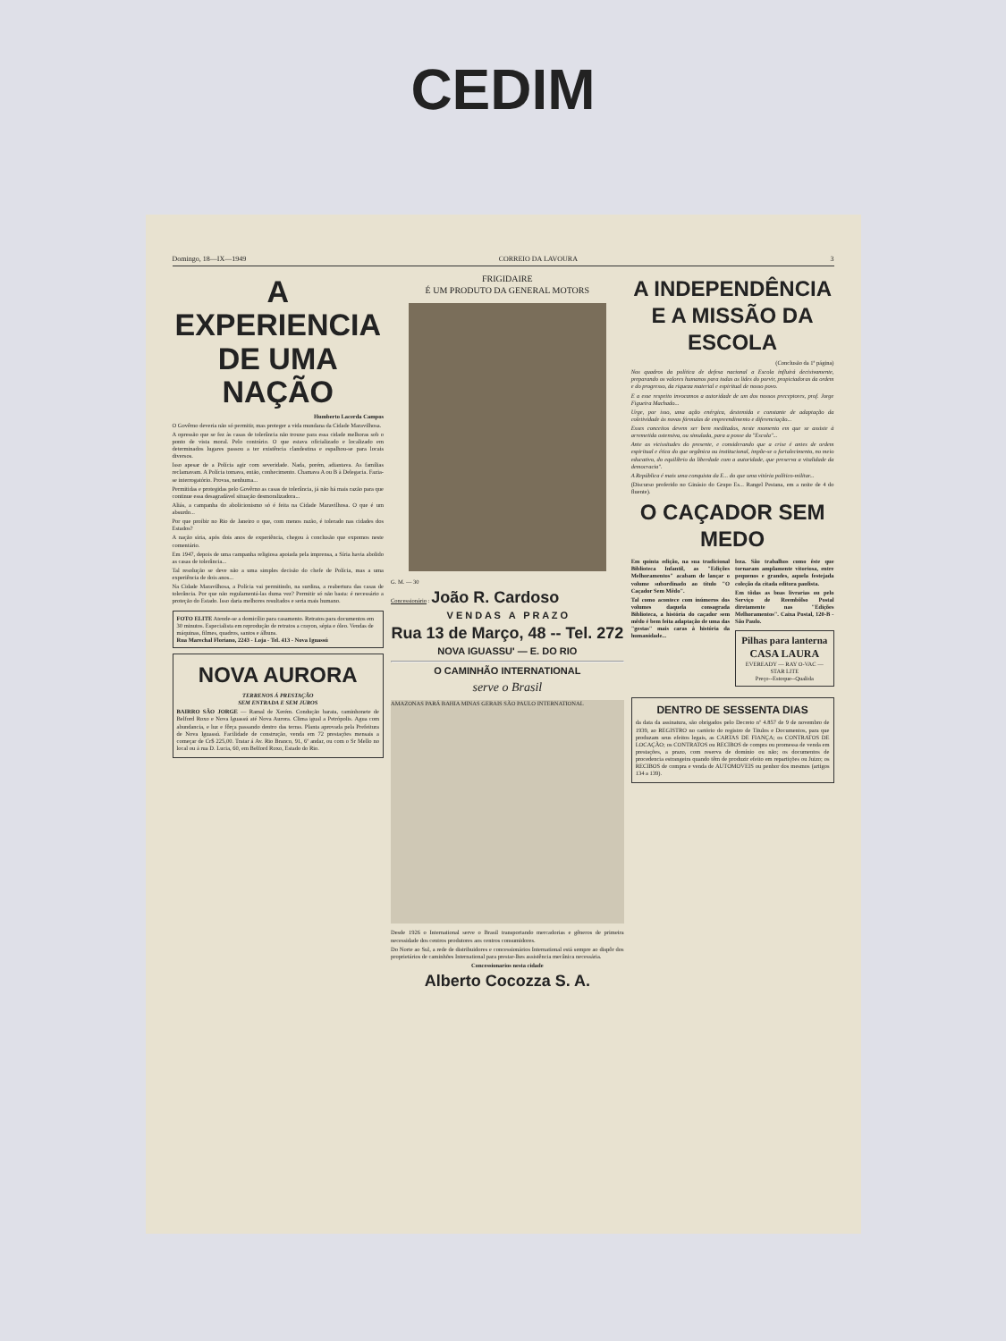CEDIM
Domingo, 18—IX—1949 CORREIO DA LAVOURA 3
A EXPERIENCIA DE UMA NAÇÃO
Humberto Lacerda Campos
O Govêrno deveria não só permitir, mas proteger a vida mundana da Cidade Maravilhosa.
A opressão que se fez às casas de tolerância não trouxe para essa cidade melhoras sob o ponto de vista moral. Pelo contrário. O que estava oficializado e localizado em determinados lugares passou a ter existência clandestina e espalhou-se para locais diversos.
Isso apesar de a Polícia agir com severidade. Nada, porém, adiantava. As famílias reclamavam. A Polícia tomava, então, conhecimento. Chamava A ou B à Delegacia. Fazia-se interrogatório. Provas, nenhuma...
Permitidas e protegidas pelo Govêrno as casas de tolerância, já não há mais razão para que continue essa desagradável situação desmoralizadora...
Aliás, a campanha do abolicionismo só é feita na Cidade Maravilhosa. O que é um absurdo...
Por que proibir no Rio de Janeiro o que, com menos razão, é tolerado nas cidades dos Estados?
A nação síria, após dois anos de experiência, chegou à conclusão que expomos neste comentário.
Em 1947, depois de uma campanha religiosa apoiada pela imprensa, a Síria havia abolido as casas de tolerância...
Tal resolução se deve não a uma simples decisão do chefe de Polícia, mas a uma experiência de dois anos...
Na Cidade Maravilhosa, a Polícia vai permitindo, na surdina, a reabertura das casas de tolerância. Por que não regulamentá-las duma vez? Permitir só não basta: é necessário a proteção do Estado. Isso daria melhores resultados e seria mais humano.
FOTO ELITE Atende-se a domicílio para casamento. Retratos para documentos em 30 minutos. Especialista em reprodução de retratos a crayon, sépia e óleo. Vendas de máquinas, filmes, quadros, santos e álbuns.
Rua Marechal Floriano, 2243 - Loja - Tel. 413 - Nova Iguassú
NOVA AURORA
TERRENOS Á PRESTAÇÃO
SEM ENTRADA E SEM JUROS
BAIRRO SÃO JORGE — Ramal de Xerém. Condução barata, caminhonete de Belford Roxo e Nova Iguassú até Nova Aurora. Clima igual a Petrópolis. Agua com abundancia, e luz e fôrça passando dentro das terras. Planta aprovada pela Prefeitura de Nova Iguassú. Facilidade de construção, venda em 72 prestações mensais a começar de Cr$ 225,00. Tratar á Av. Rio Branco, 91, 6º andar, ou com o Sr Mello no local ou á rua D. Lucia, 60, em Belford Roxo, Estado do Rio.
FRIGIDAIRE
É UM PRODUTO DA GENERAL MOTORS
G. M. — 30
Concessionário : João R. Cardoso
V E N D A S A P R A Z O
Rua 13 de Março, 48 -- Tel. 272
NOVA IGUASSU' — E. DO RIO
O CAMINHÃO INTERNATIONAL
serve o Brasil
AMAZONAS PARÁ BAHIA MINAS GERAIS SÃO PAULO INTERNATIONAL
Desde 1926 o International serve o Brasil transportando mercadorias e gêneros de primeira necessidade dos centros produtores aos centros consumidores.
Do Norte ao Sul, a rede de distribuidores e concessionários International está sempre ao dispôr dos proprietários de caminhões International para prestar-lhes assistência mecânica necessária.
Concessionarios nesta cidade
Alberto Cocozza S. A.
A INDEPENDÊNCIA E A MISSÃO DA ESCOLA
(Conclusão da 1ª página)
Nos quadros da política de defesa nacional a Escola influirá decisivamente, preparando os valores humanos para todas as lides do porvir, propiciadoras da ordem e do progresso, da riqueza material e espiritual de nosso povo.
E a esse respeito invocamos a autoridade de um dos nossos preceptores, prof. Jorge Figueira Machado...
Urge, por isso, uma ação enérgica, destemida e constante de adaptação da coletividade às novas fórmulas de empreendimento e diferenciação...
Esses conceitos devem ser bem meditados, neste momento em que se assiste à arremetida ostensiva, ou simulada, para a posse da "Escola"...
Ante as vicissitudes do presente, e considerando que a crise é antes de ordem espiritual e ética do que orgânica ou institucional, impõe-se o fortalecimento, no meio educativo, do equilíbrio da liberdade com a autoridade, que preserva a vitalidade da democracia".
A República é mais uma conquista da E... do que uma vitória político-militar...
(Discurso proferido no Ginásio do Grupo Es... Rangel Pestana, em a noite de 4 do fluente).
O CAÇADOR SEM MEDO
Em quinta edição, na sua tradicional Biblioteca Infantil, as "Edições Melhoramentos" acabam de lançar o volume subordinado ao título "O Caçador Sem Mêdo".
Tal como acontece com inúmeros dos volumes daquela consagrada Biblioteca, a história do caçador sem mêdo é bem feita adaptação de uma das "gestas" mais caras à história da humanidade...
leza. São trabalhos como êste que tornaram amplamente vitoriosa, entre pequenos e grandes, aquela festejada coleção da citada editora paulista.
Em tôdas as boas livrarias ou pelo Serviço de Reembôlso Postal diretamente nas "Edições Melhoramentos". Caixa Postal, 120-B - São Paulo.
Pilhas para lanterna
CASA LAURA
EVEREADY — RAY O-VAC — STAR LITE
Preço--Estoque--Qualida
DENTRO DE SESSENTA DIAS
da data da assinatura, são obrigados pelo Decreto nº 4.857 de 9 de novembro de 1939, ao REGISTRO no cartório do registro de Titulos e Documentos, para que produzam seus efeitos legais, as CARTAS DE FIANÇA; os CONTRATOS DE LOCAÇÃO; os CONTRATOS ou RECIBOS de compra ou promessa de venda em prestações, a prazo, com reserva de domínio ou não; os documentos de procedencia estrangeira quando têm de produzir efeito em repartições ou Juizo; os RECIBOS de compra e venda de AUTOMOVEIS ou penhor dos mesmos (artigos 134 a 139).